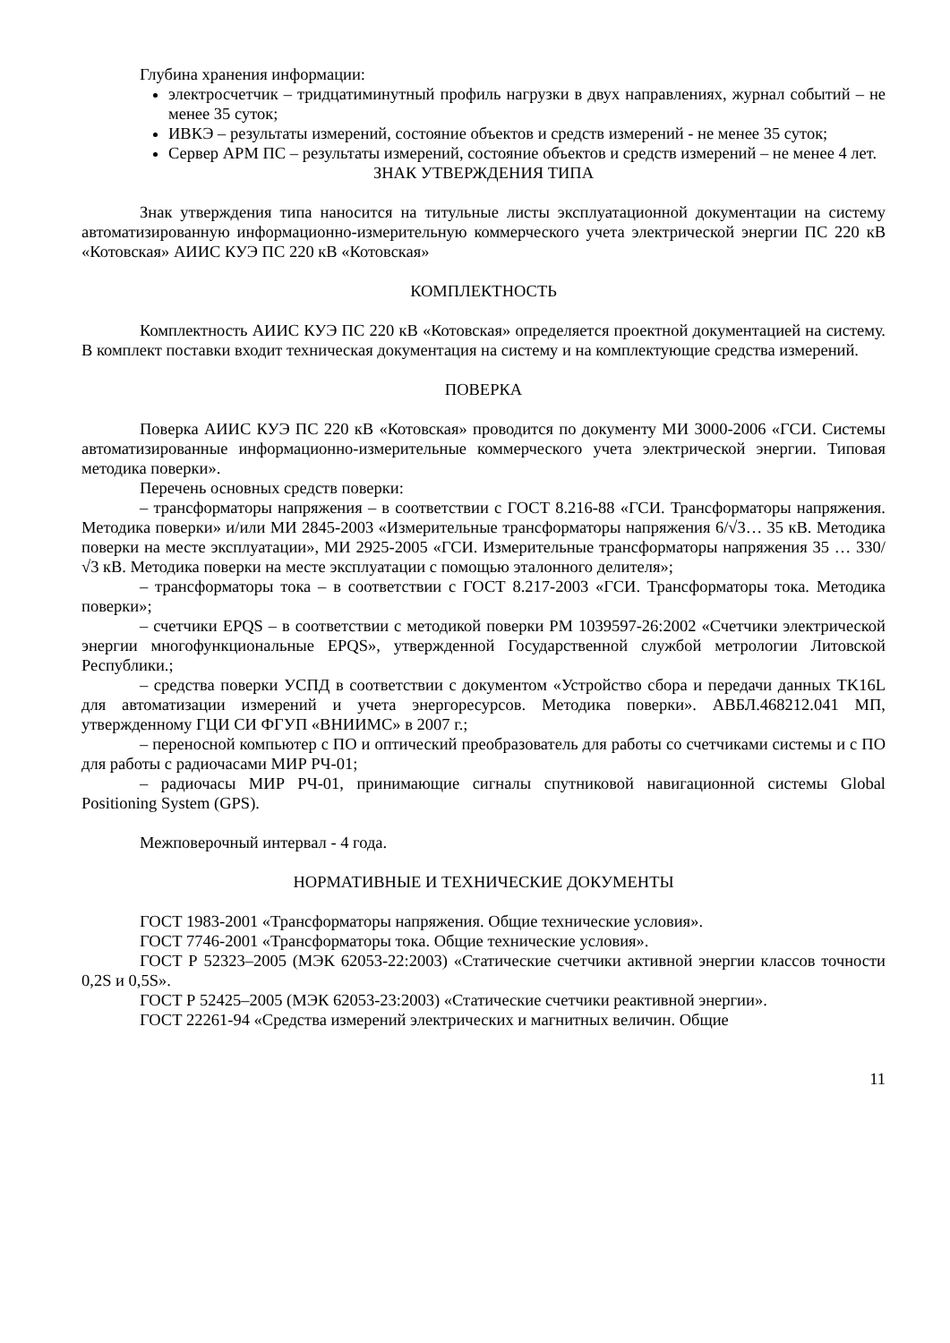Глубина хранения информации:
электросчетчик – тридцатиминутный профиль нагрузки в двух направлениях, журнал событий – не менее 35 суток;
ИВКЭ – результаты измерений, состояние объектов и средств измерений - не менее 35 суток;
Сервер АРМ ПС – результаты измерений, состояние объектов и средств измерений – не менее 4 лет.
ЗНАК УТВЕРЖДЕНИЯ ТИПА
Знак утверждения типа наносится на титульные листы эксплуатационной документации на систему автоматизированную информационно-измерительную коммерческого учета электрической энергии ПС 220 кВ «Котовская» АИИС КУЭ ПС 220 кВ «Котовская»
КОМПЛЕКТНОСТЬ
Комплектность АИИС КУЭ ПС 220 кВ «Котовская» определяется проектной документацией на систему. В комплект поставки входит техническая документация на систему и на комплектующие средства измерений.
ПОВЕРКА
Поверка АИИС КУЭ ПС 220 кВ «Котовская» проводится по документу МИ 3000-2006 «ГСИ. Системы автоматизированные информационно-измерительные коммерческого учета электрической энергии. Типовая методика поверки».
Перечень основных средств поверки:
– трансформаторы напряжения – в соответствии с ГОСТ 8.216-88 «ГСИ. Трансформаторы напряжения. Методика поверки» и/или МИ 2845-2003 «Измерительные трансформаторы напряжения 6/√3… 35 кВ. Методика поверки на месте эксплуатации», МИ 2925-2005 «ГСИ. Измерительные трансформаторы напряжения 35 … 330/√3 кВ. Методика поверки на месте эксплуатации с помощью эталонного делителя»;
– трансформаторы тока – в соответствии с ГОСТ 8.217-2003 «ГСИ. Трансформаторы тока. Методика поверки»;
– счетчики EPQS – в соответствии с методикой поверки РМ 1039597-26:2002 «Счетчики электрической энергии многофункциональные EPQS», утвержденной Государственной службой метрологии Литовской Республики.;
– средства поверки УСПД в соответствии с документом «Устройство сбора и передачи данных TK16L для автоматизации измерений и учета энергоресурсов. Методика поверки». АВБЛ.468212.041 МП, утвержденному ГЦИ СИ ФГУП «ВНИИМС» в 2007 г.;
– переносной компьютер с ПО и оптический преобразователь для работы со счетчиками системы и с ПО для работы с радиочасами МИР РЧ-01;
– радиочасы МИР РЧ-01, принимающие сигналы спутниковой навигационной системы Global Positioning System (GPS).
Межповерочный интервал - 4 года.
НОРМАТИВНЫЕ И ТЕХНИЧЕСКИЕ ДОКУМЕНТЫ
ГОСТ 1983-2001 «Трансформаторы напряжения. Общие технические условия».
ГОСТ 7746-2001 «Трансформаторы тока. Общие технические условия».
ГОСТ Р 52323–2005 (МЭК 62053-22:2003) «Статические счетчики активной энергии классов точности 0,2S и 0,5S».
ГОСТ Р 52425–2005 (МЭК 62053-23:2003) «Статические счетчики реактивной энергии».
ГОСТ 22261-94 «Средства измерений электрических и магнитных величин. Общие
11